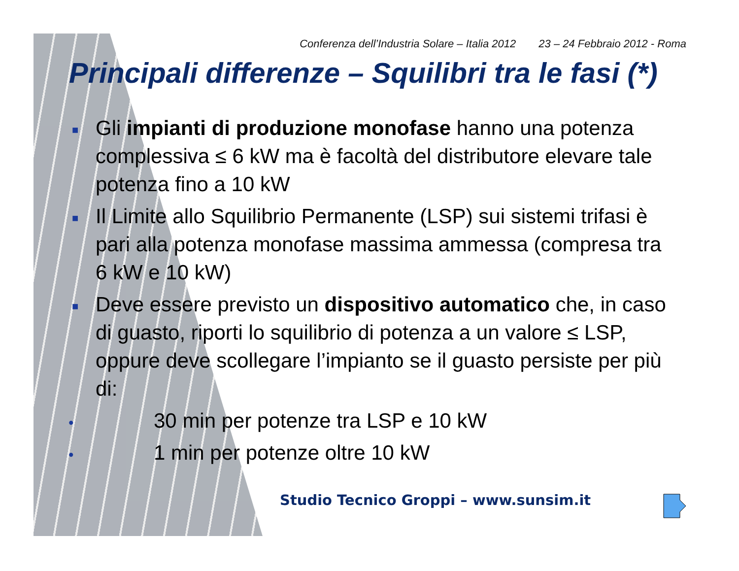Conferenza dell’Industria Solare – Italia 2012 23 – 24 Febbraio 2012 - Roma
Principali differenze – Squilibri tra le fasi (*)
■ Gli impianti di produzione monofase hanno una potenza complessiva ≤ 6 kW ma è facoltà del distributore elevare tale potenza fino a 10 kW
■ Il Limite allo Squilibrio Permanente (LSP) sui sistemi trifasi è pari alla potenza monofase massima ammessa (compresa tra 6 kW e 10 kW)
■ Deve essere previsto un dispositivo automatico che, in caso di guasto, riporti lo squilibrio di potenza a un valore ≤ LSP, oppure deve scollegare l’impianto se il guasto persiste per più di:
• 30 min per potenze tra LSP e 10 kW
• 1 min per potenze oltre 10 kW
Studio Tecnico Groppi – www.sunsim.it